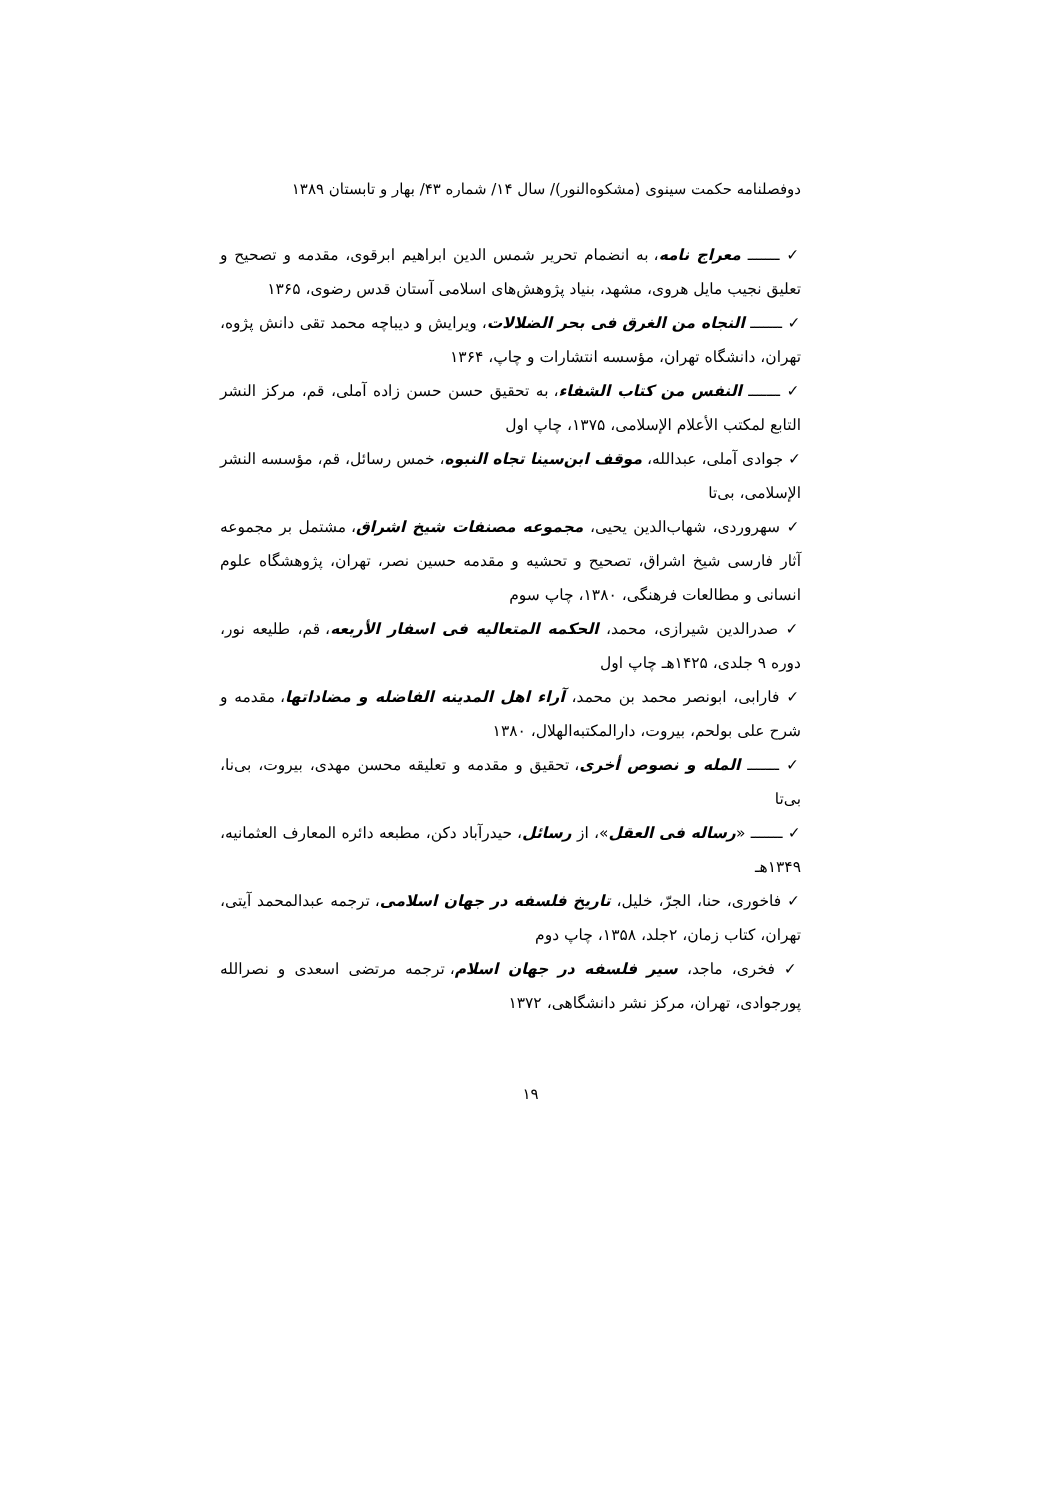دوفصلنامه حکمت سینوی (مشکوه‌النور)/ سال ۱۴/ شماره ۴۳/ بهار و تابستان ۱۳۸۹
✓ ـــــــ معراج نامه، به انضمام تحریر شمس الدین ابراهیم ابرقوی، مقدمه و تصحیح و تعلیق نجیب مایل هروی، مشهد، بنیاد پژوهش‌های اسلامی آستان قدس رضوی، ۱۳۶۵
✓ ـــــــ النجاه من الغرق فی بحر الضلالات، ویرایش و دیباچه محمد تقی دانش پژوه، تهران، دانشگاه تهران، مؤسسه انتشارات و چاپ، ۱۳۶۴
✓ ـــــــ النفس من کتاب الشفاء، به تحقیق حسن حسن زاده آملی، قم، مرکز النشر التابع لمکتب الأعلام الإسلامی، ۱۳۷۵، چاپ اول
✓ جوادی آملی، عبدالله، موقف ابن‌سینا تجاه النبوه، خمس رسائل، قم، مؤسسه النشر الإسلامی، بی‌تا
✓ سهروردی، شهاب‌الدین یحیی، مجموعه مصنفات شیخ اشراق، مشتمل بر مجموعه آثار فارسی شیخ اشراق، تصحیح و تحشیه و مقدمه حسین نصر، تهران، پژوهشگاه علوم انسانی و مطالعات فرهنگی، ۱۳۸۰، چاپ سوم
✓ صدرالدین شیرازی، محمد، الحکمه المتعالیه فی اسفار الأربعه، قم، طلیعه نور، دوره ۹ جلدی، ۱۴۲۵هـ چاپ اول
✓ فارابی، ابونصر محمد بن محمد، آراء اهل المدینه الفاضله و مضاداتها، مقدمه و شرح علی بولحم، بیروت، دارالمکتبه‌الهلال، ۱۳۸۰
✓ ـــــــ المله و نصوص أخری، تحقیق و مقدمه و تعلیقه محسن مهدی، بیروت، بی‌نا، بی‌تا
✓ ـــــــ «رساله فی العقل»، از رسائل، حیدرآباد دکن، مطبعه دائره المعارف العثمانیه، ۱۳۴۹هـ
✓ فاخوری، حنا، الجرّ، خلیل، تاریخ فلسفه در جهان اسلامی، ترجمه عبدالمحمد آیتی، تهران، کتاب زمان، ۲جلد، ۱۳۵۸، چاپ دوم
✓ فخری، ماجد، سیر فلسفه در جهان اسلام، ترجمه مرتضی اسعدی و نصرالله پورجوادی، تهران، مرکز نشر دانشگاهی، ۱۳۷۲
۱۹